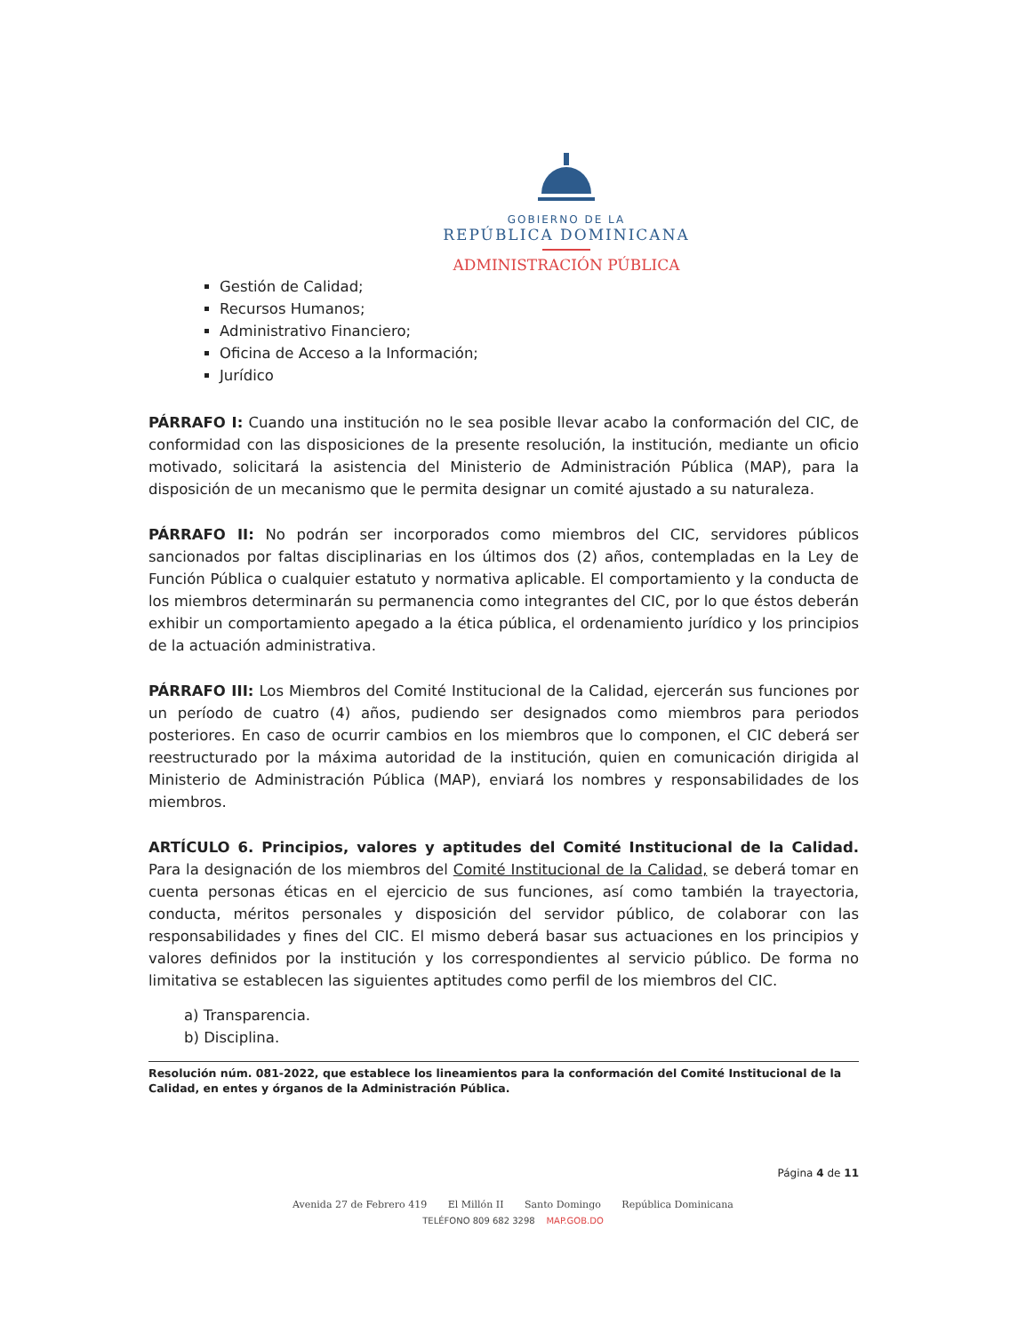GOBIERNO DE LA
REPÚBLICA DOMINICANA
ADMINISTRACIÓN PÚBLICA
Gestión de Calidad;
Recursos Humanos;
Administrativo Financiero;
Oficina de Acceso a la Información;
Jurídico
PÁRRAFO I: Cuando una institución no le sea posible llevar acabo la conformación del CIC, de conformidad con las disposiciones de la presente resolución, la institución, mediante un oficio motivado, solicitará la asistencia del Ministerio de Administración Pública (MAP), para la disposición de un mecanismo que le permita designar un comité ajustado a su naturaleza.
PÁRRAFO II: No podrán ser incorporados como miembros del CIC, servidores públicos sancionados por faltas disciplinarias en los últimos dos (2) años, contempladas en la Ley de Función Pública o cualquier estatuto y normativa aplicable. El comportamiento y la conducta de los miembros determinarán su permanencia como integrantes del CIC, por lo que éstos deberán exhibir un comportamiento apegado a la ética pública, el ordenamiento jurídico y los principios de la actuación administrativa.
PÁRRAFO III: Los Miembros del Comité Institucional de la Calidad, ejercerán sus funciones por un período de cuatro (4) años, pudiendo ser designados como miembros para periodos posteriores. En caso de ocurrir cambios en los miembros que lo componen, el CIC deberá ser reestructurado por la máxima autoridad de la institución, quien en comunicación dirigida al Ministerio de Administración Pública (MAP), enviará los nombres y responsabilidades de los miembros.
ARTÍCULO 6. Principios, valores y aptitudes del Comité Institucional de la Calidad. Para la designación de los miembros del Comité Institucional de la Calidad, se deberá tomar en cuenta personas éticas en el ejercicio de sus funciones, así como también la trayectoria, conducta, méritos personales y disposición del servidor público, de colaborar con las responsabilidades y fines del CIC. El mismo deberá basar sus actuaciones en los principios y valores definidos por la institución y los correspondientes al servicio público. De forma no limitativa se establecen las siguientes aptitudes como perfil de los miembros del CIC.
a) Transparencia.
b) Disciplina.
Resolución núm. 081-2022, que establece los lineamientos para la conformación del Comité Institucional de la Calidad, en entes y órganos de la Administración Pública.
Página 4 de 11
Avenida 27 de Febrero 419 El Millón II Santo Domingo República Dominicana
TELÉFONO 809 682 3298 MAP.GOB.DO